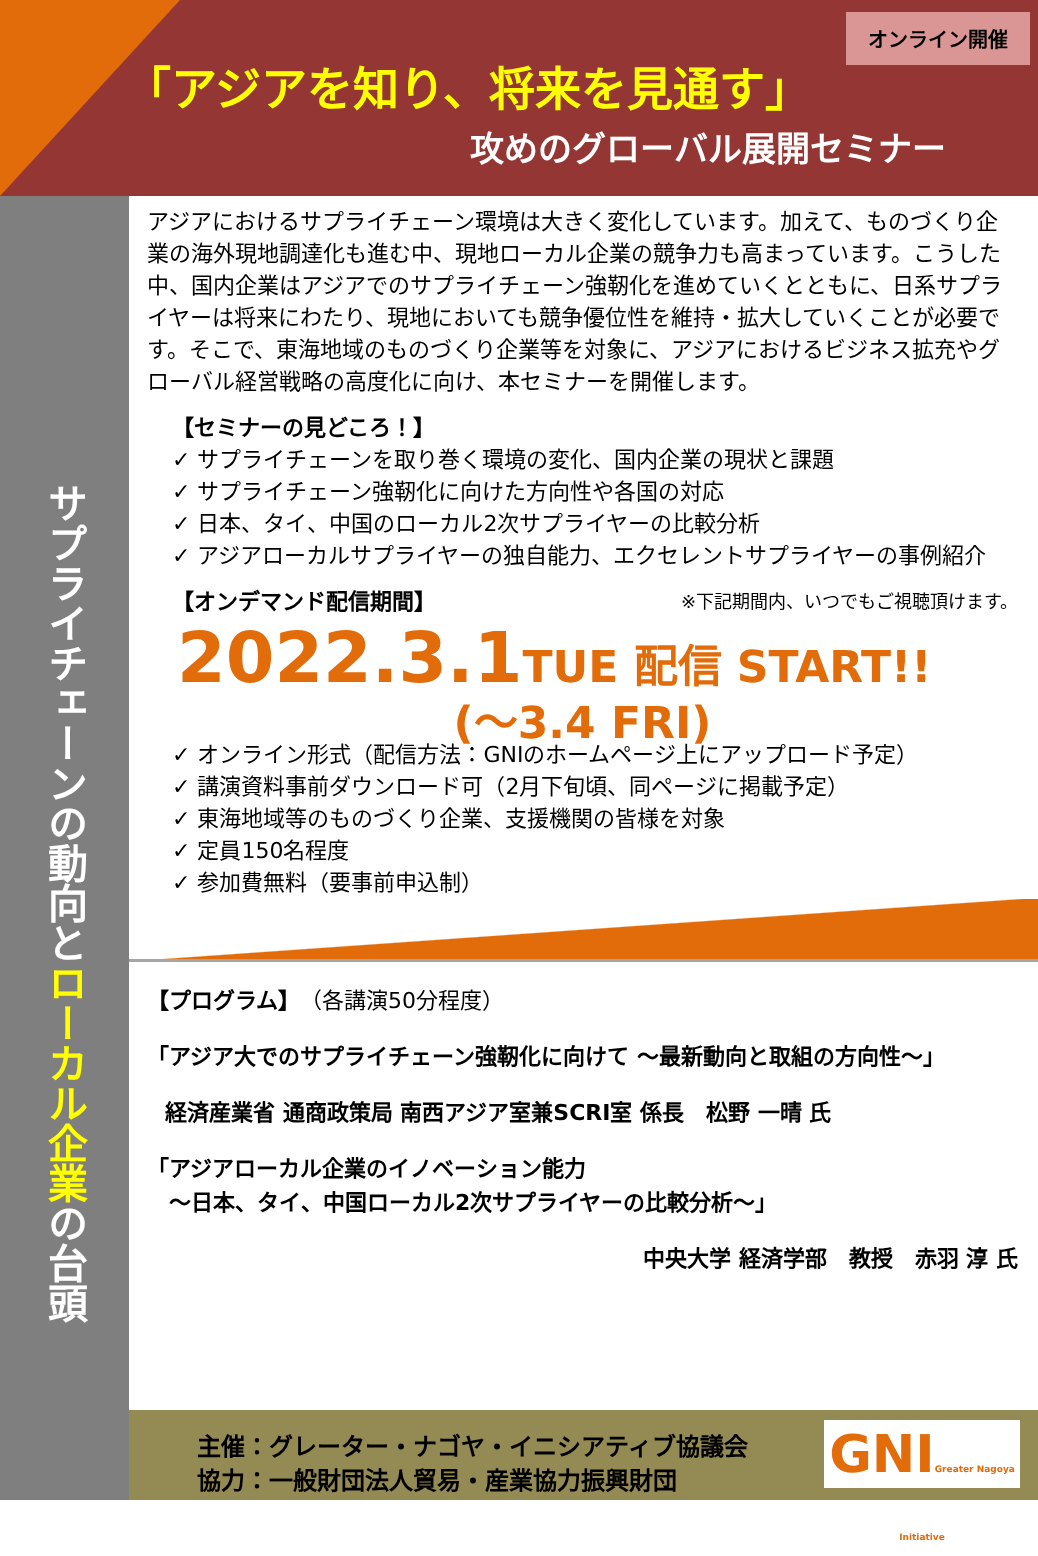オンライン開催
「アジアを知り、将来を見通す」
攻めのグローバル展開セミナー
サプライチェーンの動向と ローカル企業 の台頭
アジアにおけるサプライチェーン環境は大きく変化しています。加えて、ものづくり企業の海外現地調達化も進む中、現地ローカル企業の競争力も高まっています。こうした中、国内企業はアジアでのサプライチェーン強靭化を進めていくとともに、日系サプライヤーは将来にわたり、現地においても競争優位性を維持・拡大していくことが必要です。そこで、東海地域のものづくり企業等を対象に、アジアにおけるビジネス拡充やグローバル経営戦略の高度化に向け、本セミナーを開催します。
【セミナーの見どころ！】
✓ サプライチェーンを取り巻く環境の変化、国内企業の現状と課題
✓ サプライチェーン強靭化に向けた方向性や各国の対応
✓ 日本、タイ、中国のローカル2次サプライヤーの比較分析
✓ アジアローカルサプライヤーの独自能力、エクセレントサプライヤーの事例紹介
【オンデマンド配信期間】 ※下記期間内、いつでもご視聴頂けます。
2022.3.1TUE 配信 START!!
(～3.4 FRI)
✓ オンライン形式（配信方法：GNIのホームページ上にアップロード予定）
✓ 講演資料事前ダウンロード可（2月下旬頃、同ページに掲載予定）
✓ 東海地域等のものづくり企業、支援機関の皆様を対象
✓ 定員150名程度
✓ 参加費無料（要事前申込制）
【プログラム】（各講演50分程度）
「アジア大でのサプライチェーン強靭化に向けて ～最新動向と取組の方向性～」
経済産業省 通商政策局 南西アジア室兼SCRI室 係長　松野 一晴 氏
「アジアローカル企業のイノベーション能力
　～日本、タイ、中国ローカル2次サプライヤーの比較分析～」
中央大学 経済学部　教授　赤羽 淳 氏
主催：グレーター・ナゴヤ・イニシアティブ協議会
協力：一般財団法人貿易・産業協力振興財団
GNIGreater Nagoya Initiative